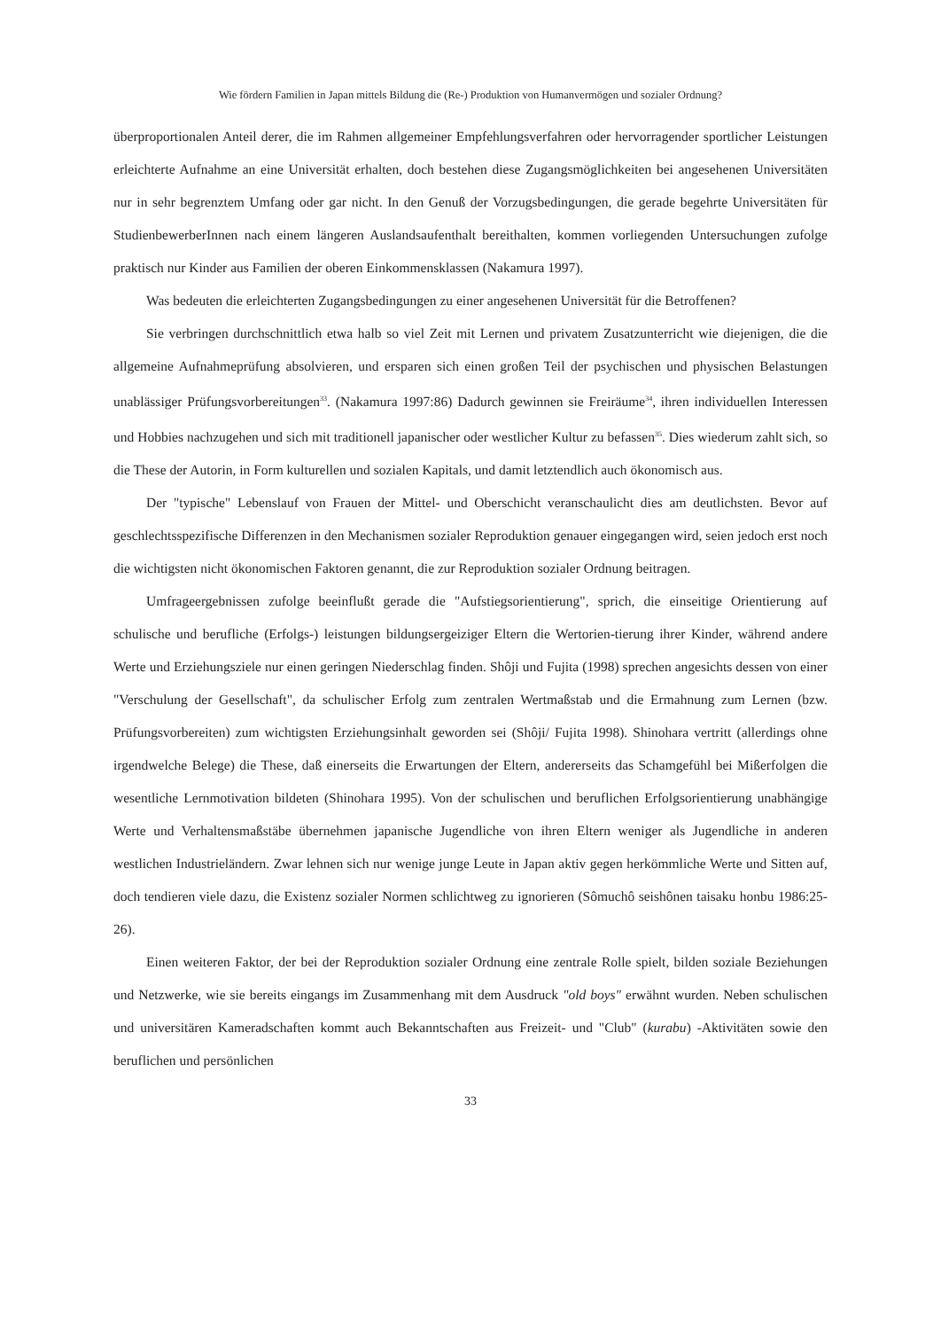Wie fördern Familien in Japan mittels Bildung die (Re-) Produktion von Humanvermögen und sozialer Ordnung?
überproportionalen Anteil derer, die im Rahmen allgemeiner Empfehlungsverfahren oder hervorragender sportlicher Leistungen erleichterte Aufnahme an eine Universität erhalten, doch bestehen diese Zugangsmöglichkeiten bei angesehenen Universitäten nur in sehr begrenztem Umfang oder gar nicht. In den Genuß der Vorzugsbedingungen, die gerade begehrte Universitäten für StudienbewerberInnen nach einem längeren Auslandsaufenthalt bereithalten, kommen vorliegenden Untersuchungen zufolge praktisch nur Kinder aus Familien der oberen Einkommensklassen (Nakamura 1997).
Was bedeuten die erleichterten Zugangsbedingungen zu einer angesehenen Universität für die Betroffenen?
Sie verbringen durchschnittlich etwa halb so viel Zeit mit Lernen und privatem Zusatzunterricht wie diejenigen, die die allgemeine Aufnahmeprüfung absolvieren, und ersparen sich einen großen Teil der psychischen und physischen Belastungen unablässiger Prüfungsvorbereitungen<sup>33</sup>. (Nakamura 1997:86) Dadurch gewinnen sie Freiräume<sup>34</sup>, ihren individuellen Interessen und Hobbies nachzugehen und sich mit traditionell japanischer oder westlicher Kultur zu befassen<sup>35</sup>. Dies wiederum zahlt sich, so die These der Autorin, in Form kulturellen und sozialen Kapitals, und damit letztendlich auch ökonomisch aus.
Der "typische" Lebenslauf von Frauen der Mittel- und Oberschicht veranschaulicht dies am deutlichsten. Bevor auf geschlechtsspezifische Differenzen in den Mechanismen sozialer Reproduktion genauer eingegangen wird, seien jedoch erst noch die wichtigsten nicht ökonomischen Faktoren genannt, die zur Reproduktion sozialer Ordnung beitragen.
Umfrageergebnissen zufolge beeinflußt gerade die "Aufstiegsorientierung", sprich, die einseitige Orientierung auf schulische und berufliche (Erfolgs-) leistungen bildungsergeiziger Eltern die Wertorien-tierung ihrer Kinder, während andere Werte und Erziehungsziele nur einen geringen Niederschlag finden. Shôji und Fujita (1998) sprechen angesichts dessen von einer "Verschulung der Gesellschaft", da schulischer Erfolg zum zentralen Wertmaßstab und die Ermahnung zum Lernen (bzw. Prüfungsvorbereiten) zum wichtigsten Erziehungsinhalt geworden sei (Shôji/ Fujita 1998). Shinohara vertritt (allerdings ohne irgendwelche Belege) die These, daß einerseits die Erwartungen der Eltern, andererseits das Schamgefühl bei Mißerfolgen die wesentliche Lernmotivation bildeten (Shinohara 1995). Von der schulischen und beruflichen Erfolgsorientierung unabhängige Werte und Verhaltensmaßstäbe übernehmen japanische Jugendliche von ihren Eltern weniger als Jugendliche in anderen westlichen Industrieländern. Zwar lehnen sich nur wenige junge Leute in Japan aktiv gegen herkömmliche Werte und Sitten auf, doch tendieren viele dazu, die Existenz sozialer Normen schlichtweg zu ignorieren (Sômuchô seishônen taisaku honbu 1986:25-26).
Einen weiteren Faktor, der bei der Reproduktion sozialer Ordnung eine zentrale Rolle spielt, bilden soziale Beziehungen und Netzwerke, wie sie bereits eingangs im Zusammenhang mit dem Ausdruck "old boys" erwähnt wurden. Neben schulischen und universitären Kameradschaften kommt auch Bekanntschaften aus Freizeit- und "Club" (kurabu) -Aktivitäten sowie den beruflichen und persönlichen
33